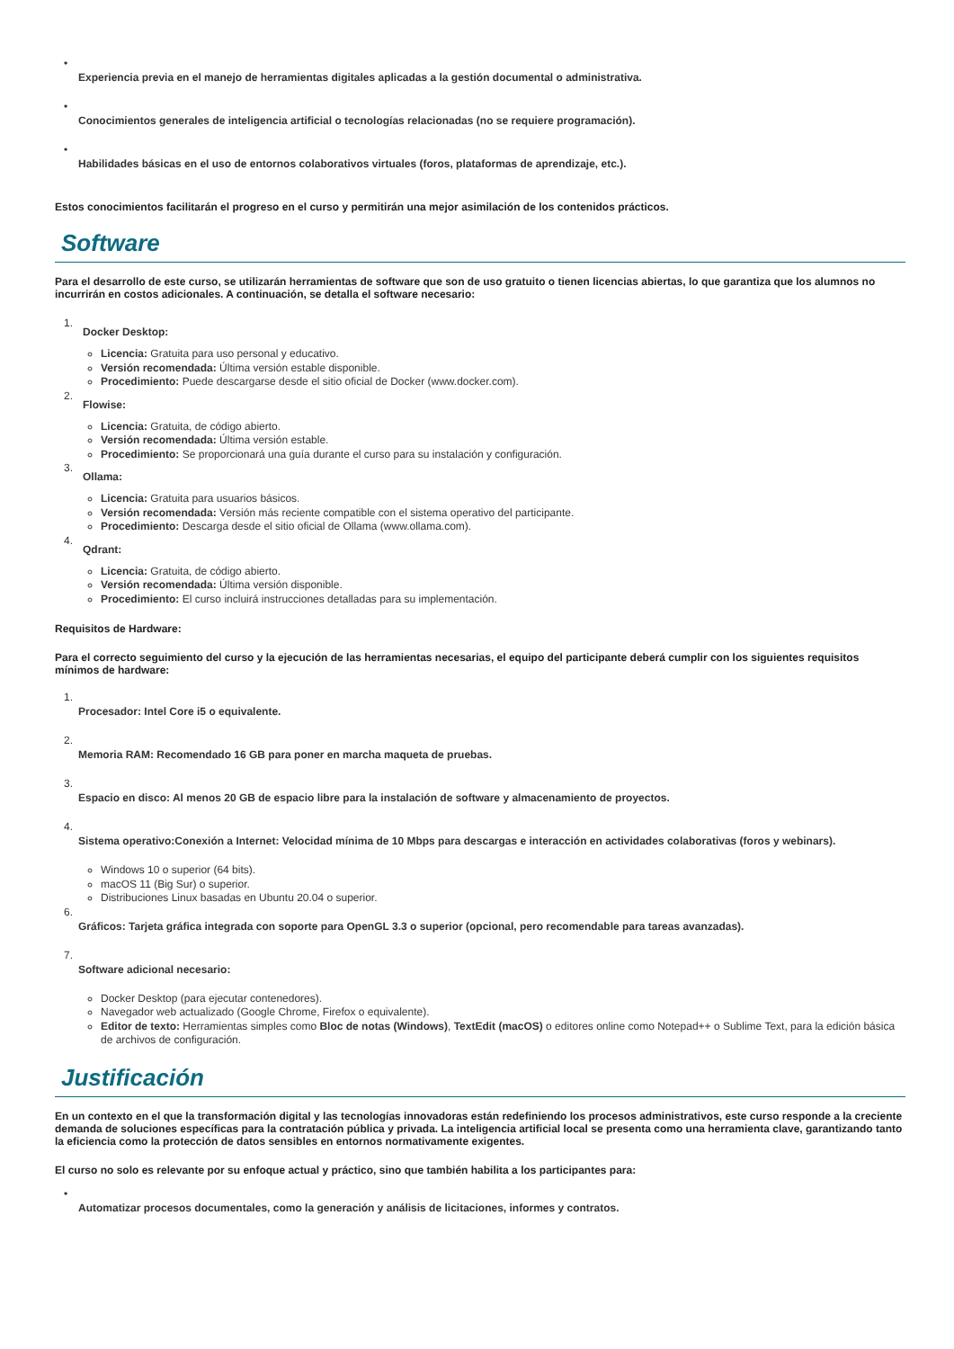• Experiencia previa en el manejo de herramientas digitales aplicadas a la gestión documental o administrativa.
• Conocimientos generales de inteligencia artificial o tecnologías relacionadas (no se requiere programación).
• Habilidades básicas en el uso de entornos colaborativos virtuales (foros, plataformas de aprendizaje, etc.).
Estos conocimientos facilitarán el progreso en el curso y permitirán una mejor asimilación de los contenidos prácticos.
Software
Para el desarrollo de este curso, se utilizarán herramientas de software que son de uso gratuito o tienen licencias abiertas, lo que garantiza que los alumnos no incurrirán en costos adicionales. A continuación, se detalla el software necesario:
1.
Docker Desktop:
Licencia: Gratuita para uso personal y educativo.
Versión recomendada: Última versión estable disponible.
Procedimiento: Puede descargarse desde el sitio oficial de Docker (www.docker.com).
2.
Flowise:
Licencia: Gratuita, de código abierto.
Versión recomendada: Última versión estable.
Procedimiento: Se proporcionará una guía durante el curso para su instalación y configuración.
3.
Ollama:
Licencia: Gratuita para usuarios básicos.
Versión recomendada: Versión más reciente compatible con el sistema operativo del participante.
Procedimiento: Descarga desde el sitio oficial de Ollama (www.ollama.com).
4.
Qdrant:
Licencia: Gratuita, de código abierto.
Versión recomendada: Última versión disponible.
Procedimiento: El curso incluirá instrucciones detalladas para su implementación.
Requisitos de Hardware:
Para el correcto seguimiento del curso y la ejecución de las herramientas necesarias, el equipo del participante deberá cumplir con los siguientes requisitos mínimos de hardware:
1. Procesador: Intel Core i5 o equivalente.
2. Memoria RAM: Recomendado 16 GB para poner en marcha maqueta de pruebas.
3. Espacio en disco: Al menos 20 GB de espacio libre para la instalación de software y almacenamiento de proyectos.
4.
Sistema operativo:Conexión a Internet: Velocidad mínima de 10 Mbps para descargas e interacción en actividades colaborativas (foros y webinars).
Windows 10 o superior (64 bits).
macOS 11 (Big Sur) o superior.
Distribuciones Linux basadas en Ubuntu 20.04 o superior.
6. Gráficos: Tarjeta gráfica integrada con soporte para OpenGL 3.3 o superior (opcional, pero recomendable para tareas avanzadas).
7.
Software adicional necesario:
Docker Desktop (para ejecutar contenedores).
Navegador web actualizado (Google Chrome, Firefox o equivalente).
Editor de texto: Herramientas simples como Bloc de notas (Windows), TextEdit (macOS) o editores online como Notepad++ o Sublime Text, para la edición básica de archivos de configuración.
Justificación
En un contexto en el que la transformación digital y las tecnologías innovadoras están redefiniendo los procesos administrativos, este curso responde a la creciente demanda de soluciones específicas para la contratación pública y privada. La inteligencia artificial local se presenta como una herramienta clave, garantizando tanto la eficiencia como la protección de datos sensibles en entornos normativamente exigentes.
El curso no solo es relevante por su enfoque actual y práctico, sino que también habilita a los participantes para:
• Automatizar procesos documentales, como la generación y análisis de licitaciones, informes y contratos.